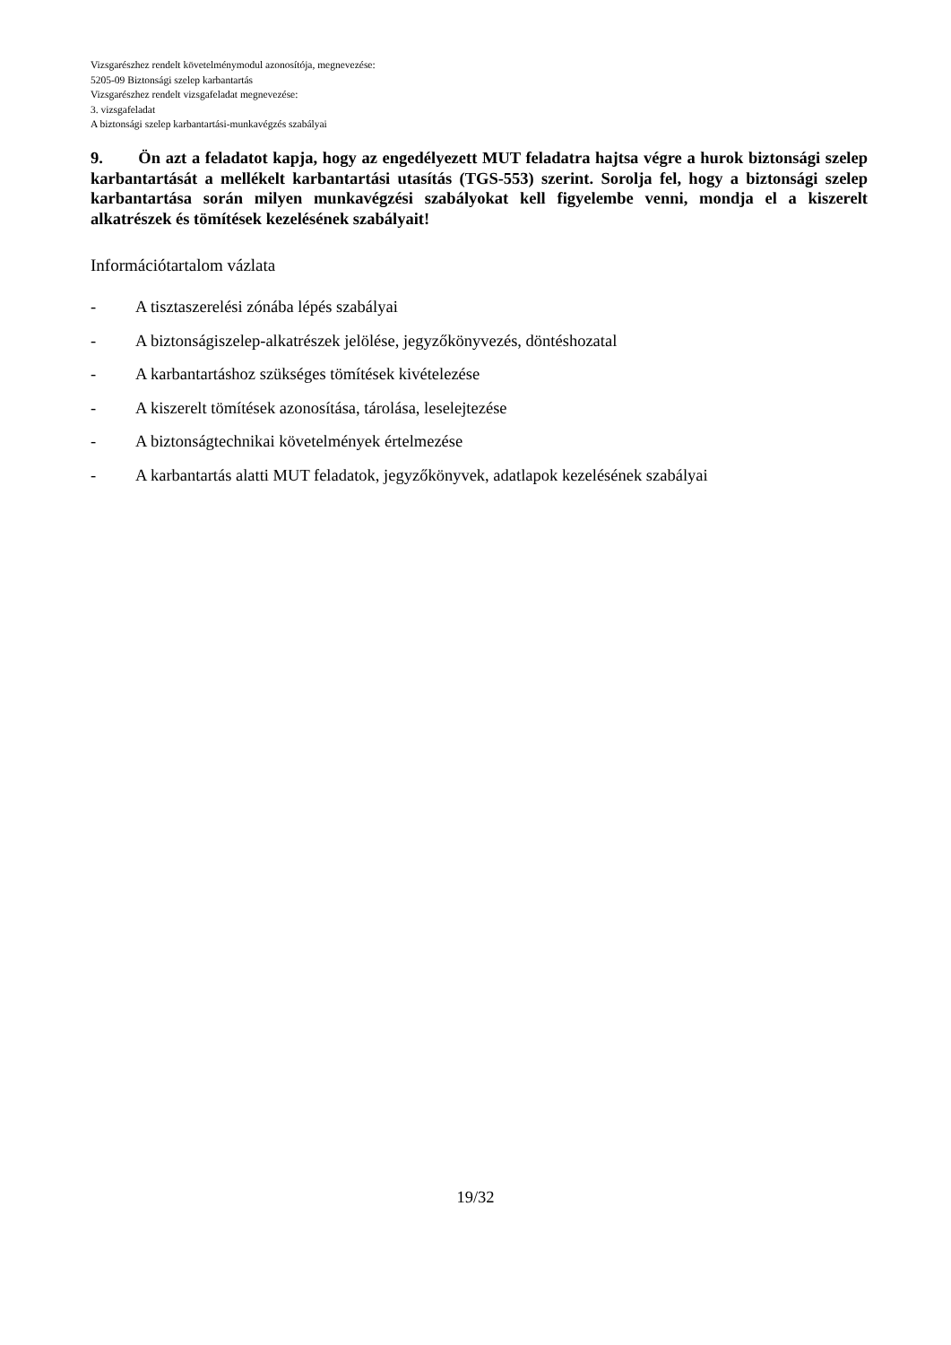Vizsgarészhez rendelt követelménymodul azonosítója, megnevezése:
5205-09 Biztonsági szelep karbantartás
Vizsgarészhez rendelt vizsgafeladat megnevezése:
3. vizsgafeladat
A biztonsági szelep karbantartási-munkavégzés szabályai
9. Ön azt a feladatot kapja, hogy az engedélyezett MUT feladatra hajtsa végre a hurok biztonsági szelep karbantartását a mellékelt karbantartási utasítás (TGS-553) szerint. Sorolja fel, hogy a biztonsági szelep karbantartása során milyen munkavégzési szabályokat kell figyelembe venni, mondja el a kiszerelt alkatrészek és tömítések kezelésének szabályait!
Információtartalom vázlata
- A tisztaszerelési zónába lépés szabályai
- A biztonságiszelep-alkatrészek jelölése, jegyzőkönyvezés, döntéshozatal
- A karbantartáshoz szükséges tömítések kivételezése
- A kiszerelt tömítések azonosítása, tárolása, leselejtezése
- A biztonságtechnikai követelmények értelmezése
- A karbantartás alatti MUT feladatok, jegyzőkönyvek, adatlapok kezelésének szabályai
19/32